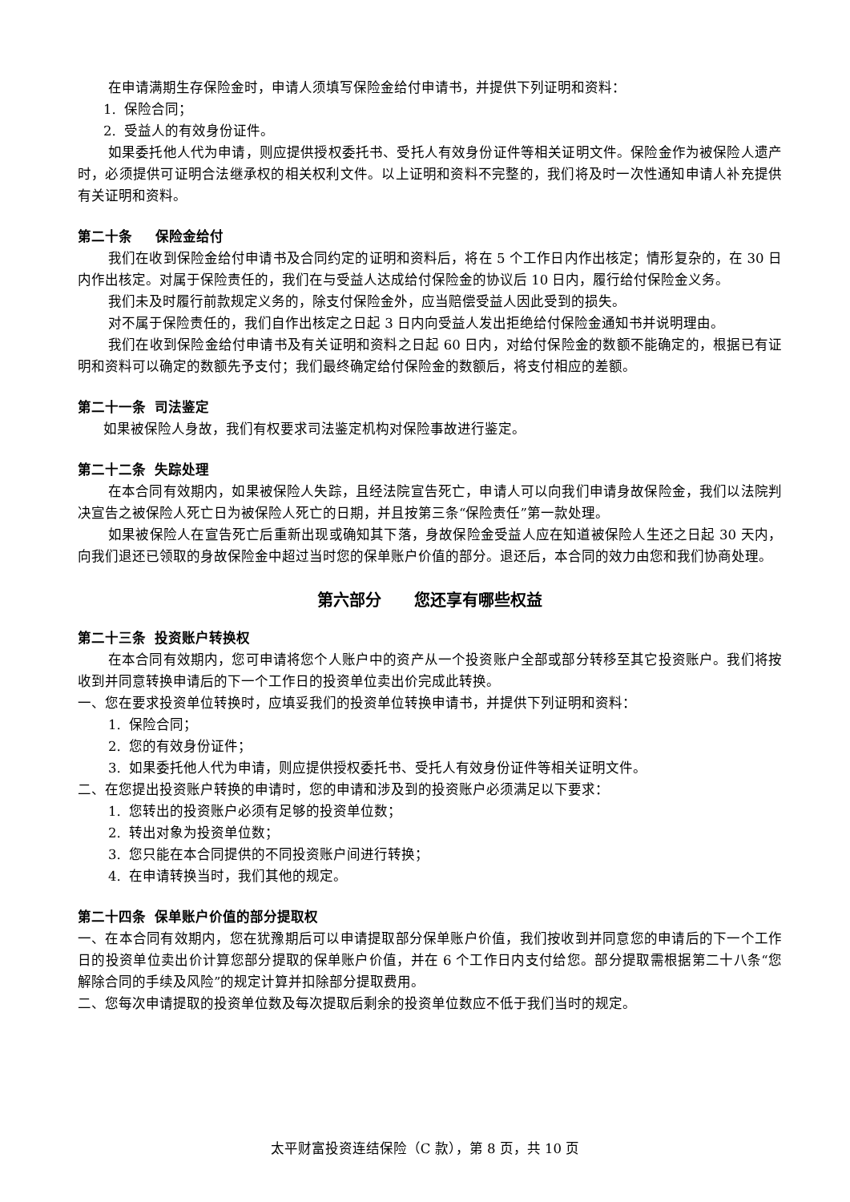在申请满期生存保险金时，申请人须填写保险金给付申请书，并提供下列证明和资料：
1. 保险合同；
2. 受益人的有效身份证件。
如果委托他人代为申请，则应提供授权委托书、受托人有效身份证件等相关证明文件。保险金作为被保险人遗产时，必须提供可证明合法继承权的相关权利文件。以上证明和资料不完整的，我们将及时一次性通知申请人补充提供有关证明和资料。
第二十条 保险金给付
我们在收到保险金给付申请书及合同约定的证明和资料后，将在 5 个工作日内作出核定；情形复杂的，在 30 日内作出核定。对属于保险责任的，我们在与受益人达成给付保险金的协议后 10 日内，履行给付保险金义务。
我们未及时履行前款规定义务的，除支付保险金外，应当赔偿受益人因此受到的损失。
对不属于保险责任的，我们自作出核定之日起 3 日内向受益人发出拒绝给付保险金通知书并说明理由。
我们在收到保险金给付申请书及有关证明和资料之日起 60 日内，对给付保险金的数额不能确定的，根据已有证明和资料可以确定的数额先予支付；我们最终确定给付保险金的数额后，将支付相应的差额。
第二十一条 司法鉴定
如果被保险人身故，我们有权要求司法鉴定机构对保险事故进行鉴定。
第二十二条 失踪处理
在本合同有效期内，如果被保险人失踪，且经法院宣告死亡，申请人可以向我们申请身故保险金，我们以法院判决宣告之被保险人死亡日为被保险人死亡的日期，并且按第三条“保险责任”第一款处理。
如果被保险人在宣告死亡后重新出现或确知其下落，身故保险金受益人应在知道被保险人生还之日起 30 天内，向我们退还已领取的身故保险金中超过当时您的保单账户价值的部分。退还后，本合同的效力由您和我们协商处理。
第六部分 您还享有哪些权益
第二十三条 投资账户转换权
在本合同有效期内，您可申请将您个人账户中的资产从一个投资账户全部或部分转移至其它投资账户。我们将按收到并同意转换申请后的下一个工作日的投资单位卖出价完成此转换。
一、您在要求投资单位转换时，应填妥我们的投资单位转换申请书，并提供下列证明和资料：
1. 保险合同；
2. 您的有效身份证件；
3. 如果委托他人代为申请，则应提供授权委托书、受托人有效身份证件等相关证明文件。
二、在您提出投资账户转换的申请时，您的申请和涉及到的投资账户必须满足以下要求：
1. 您转出的投资账户必须有足够的投资单位数；
2. 转出对象为投资单位数；
3. 您只能在本合同提供的不同投资账户间进行转换；
4. 在申请转换当时，我们其他的规定。
第二十四条 保单账户价值的部分提取权
一、在本合同有效期内，您在犹豫期后可以申请提取部分保单账户价值，我们按收到并同意您的申请后的下一个工作日的投资单位卖出价计算您部分提取的保单账户价值，并在 6 个工作日内支付给您。部分提取需根据第二十八条“您解除合同的手续及风险”的规定计算并扣除部分提取费用。
二、您每次申请提取的投资单位数及每次提取后剩余的投资单位数应不低于我们当时的规定。
太平财富投资连结保险（C 款），第 8 页，共 10 页